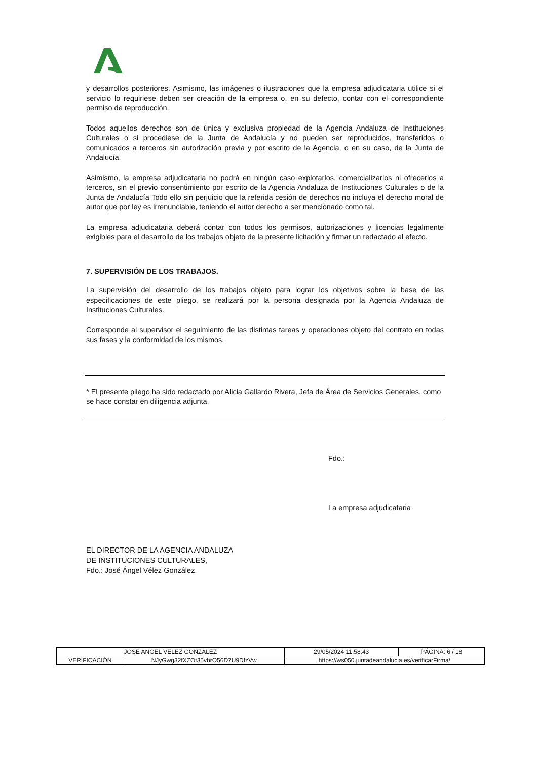y desarrollos posteriores. Asimismo, las imágenes o ilustraciones que la empresa adjudicataria utilice si el servicio lo requiriese deben ser creación de la empresa o, en su defecto, contar con el correspondiente permiso de reproducción.
Todos aquellos derechos son de única y exclusiva propiedad de la Agencia Andaluza de Instituciones Culturales o si procediese de la Junta de Andalucía y no pueden ser reproducidos, transferidos o comunicados a terceros sin autorización previa y por escrito de la Agencia, o en su caso, de la Junta de Andalucía.
Asimismo, la empresa adjudicataria no podrá en ningún caso explotarlos, comercializarlos ni ofrecerlos a terceros, sin el previo consentimiento por escrito de la Agencia Andaluza de Instituciones Culturales o de la Junta de Andalucía Todo ello sin perjuicio que la referida cesión de derechos no incluya el derecho moral de autor que por ley es irrenunciable, teniendo el autor derecho a ser mencionado como tal.
La empresa adjudicataria deberá contar con todos los permisos, autorizaciones y licencias legalmente exigibles para el desarrollo de los trabajos objeto de la presente licitación y firmar un redactado al efecto.
7. SUPERVISIÓN DE LOS TRABAJOS.
La supervisión del desarrollo de los trabajos objeto para lograr los objetivos sobre la base de las especificaciones de este pliego, se realizará por la persona designada por la Agencia Andaluza de Instituciones Culturales.
Corresponde al supervisor el seguimiento de las distintas tareas y operaciones objeto del contrato en todas sus fases y la conformidad de los mismos.
* El presente pliego ha sido redactado por Alicia Gallardo Rivera, Jefa de Área de Servicios Generales, como se hace constar en diligencia adjunta.
EL DIRECTOR DE LA AGENCIA ANDALUZA
DE INSTITUCIONES CULTURALES,
Fdo.: José Ángel Vélez González.
Fdo.:
La empresa adjudicataria
| JOSE ANGEL VELEZ GONZALEZ | | | 29/05/2024 11:58:43 | PÁGINA: 6 / 18 |
| VERIFICACIÓN | NJyGwg32fXZOt35vbrO56D7U9DfzVw | https://ws050.juntadeandalucia.es/verificarFirma/ | | |